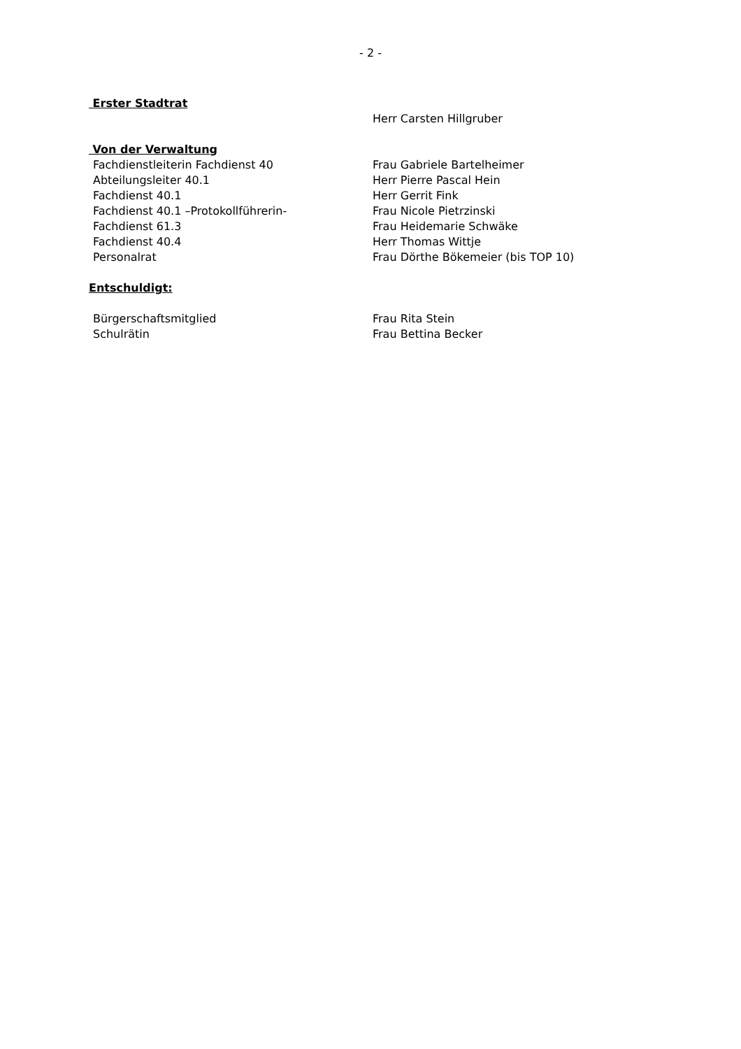- 2 -
Erster Stadtrat
Herr Carsten Hillgruber
Von der Verwaltung
Fachdienstleiterin Fachdienst 40 Frau Gabriele Bartelheimer
Abteilungsleiter 40.1 Herr Pierre Pascal Hein
Fachdienst 40.1 Herr Gerrit Fink
Fachdienst 40.1 –Protokollführerin- Frau Nicole Pietrzinski
Fachdienst 61.3 Frau Heidemarie Schwäke
Fachdienst 40.4 Herr Thomas Wittje
Personalrat Frau Dörthe Bökemeier (bis TOP 10)
Entschuldigt:
Bürgerschaftsmitglied Frau Rita Stein
Schulrätin Frau Bettina Becker